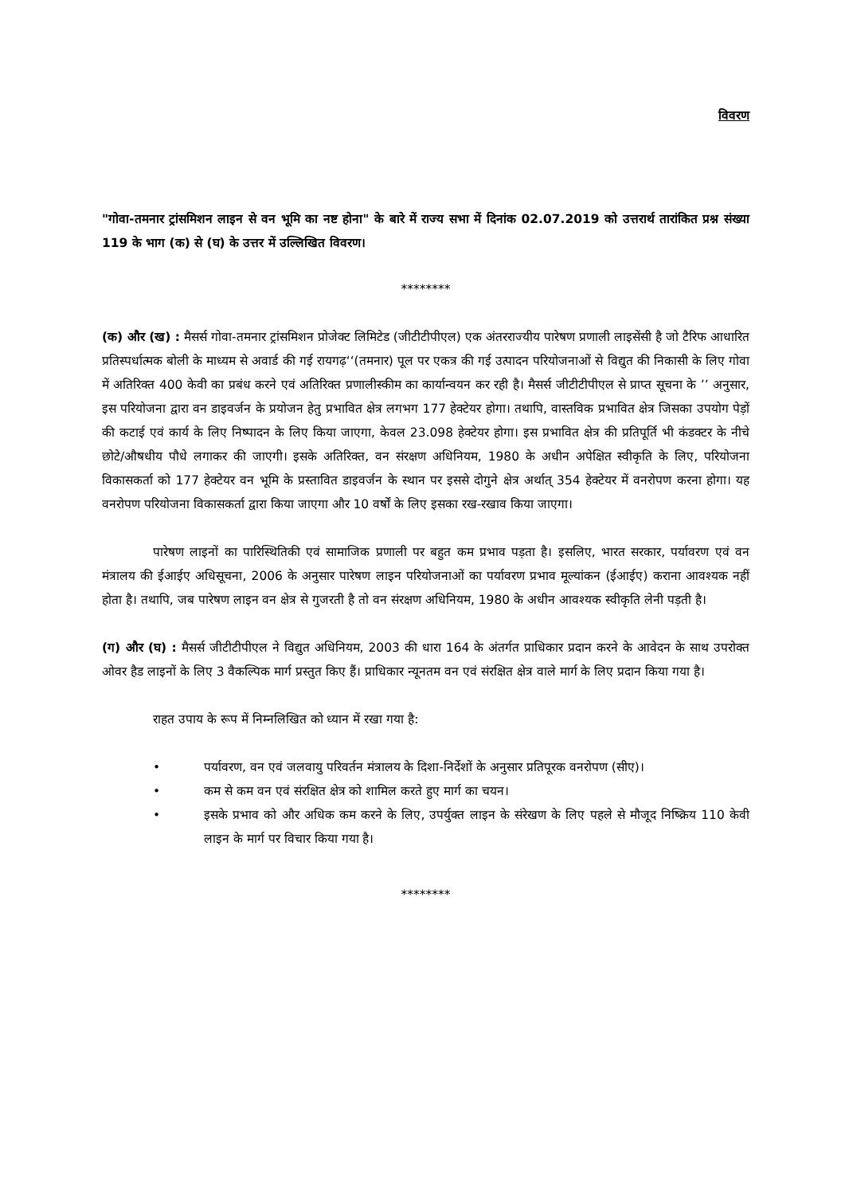विवरण
"गोवा-तमनार ट्रांसमिशन लाइन से वन भूमि का नष्ट होना" के बारे में राज्य सभा में दिनांक 02.07.2019 को उत्तरार्थ तारांकित प्रश्न संख्या 119 के भाग (क) से (घ) के उत्तर में उल्लिखित विवरण।
********
(क) और (ख) : मैसर्स गोवा-तमनार ट्रांसमिशन प्रोजेक्ट लिमिटेड (जीटीटीपीएल) एक अंतरराज्यीय पारेषण प्रणाली लाइसेंसी है जो टैरिफ आधारित प्रतिस्पर्धात्मक बोली के माध्यम से अवार्ड की गई रायगढ़‘‘(तमनार) पूल पर एकत्र की गई उत्पादन परियोजनाओं से विद्युत की निकासी के लिए गोवा में अतिरिक्त 400 केवी का प्रबंध करने एवं अतिरिक्त प्रणालीस्कीम का कार्यान्वयन कर रही है। मैसर्स जीटीटीपीएल से प्राप्त सूचना के ’’ अनुसार, इस परियोजना द्वारा वन डाइवर्जन के प्रयोजन हेतु प्रभावित क्षेत्र लगभग 177 हेक्टेयर होगा। तथापि, वास्तविक प्रभावित क्षेत्र जिसका उपयोग पेड़ों की कटाई एवं कार्य के लिए निष्पादन के लिए किया जाएगा, केवल 23.098 हेक्टेयर होगा। इस प्रभावित क्षेत्र की प्रतिपूर्ति भी कंडक्टर के नीचे छोटे/औषधीय पौधे लगाकर की जाएगी। इसके अतिरिक्त, वन संरक्षण अधिनियम, 1980 के अधीन अपेक्षित स्वीकृति के लिए, परियोजना विकासकर्ता को 177 हेक्टेयर वन भूमि के प्रस्तावित डाइवर्जन के स्थान पर इससे दोगुने क्षेत्र अर्थात् 354 हेक्टेयर में वनरोपण करना होगा। यह वनरोपण परियोजना विकासकर्ता द्वारा किया जाएगा और 10 वर्षों के लिए इसका रख-रखाव किया जाएगा।
पारेषण लाइनों का पारिस्थितिकी एवं सामाजिक प्रणाली पर बहुत कम प्रभाव पड़ता है। इसलिए, भारत सरकार, पर्यावरण एवं वन मंत्रालय की ईआईए अधिसूचना, 2006 के अनुसार पारेषण लाइन परियोजनाओं का पर्यावरण प्रभाव मूल्यांकन (ईआईए) कराना आवश्यक नहीं होता है। तथापि, जब पारेषण लाइन वन क्षेत्र से गुजरती है तो वन संरक्षण अधिनियम, 1980 के अधीन आवश्यक स्वीकृति लेनी पड़ती है।
(ग) और (घ) : मैसर्स जीटीटीपीएल ने विद्युत अधिनियम, 2003 की धारा 164 के अंतर्गत प्राधिकार प्रदान करने के आवेदन के साथ उपरोक्त ओवर हैड लाइनों के लिए 3 वैकल्पिक मार्ग प्रस्तुत किए हैं। प्राधिकार न्यूनतम वन एवं संरक्षित क्षेत्र वाले मार्ग के लिए प्रदान किया गया है।
राहत उपाय के रूप में निम्नलिखित को ध्यान में रखा गया है:
• पर्यावरण, वन एवं जलवायु परिवर्तन मंत्रालय के दिशा-निर्देशों के अनुसार प्रतिपूरक वनरोपण (सीए)।
• कम से कम वन एवं संरक्षित क्षेत्र को शामिल करते हुए मार्ग का चयन।
• इसके प्रभाव को और अधिक कम करने के लिए, उपर्युक्त लाइन के संरेखण के लिए पहले से मौजूद निष्क्रिय 110 केवी लाइन के मार्ग पर विचार किया गया है।
********